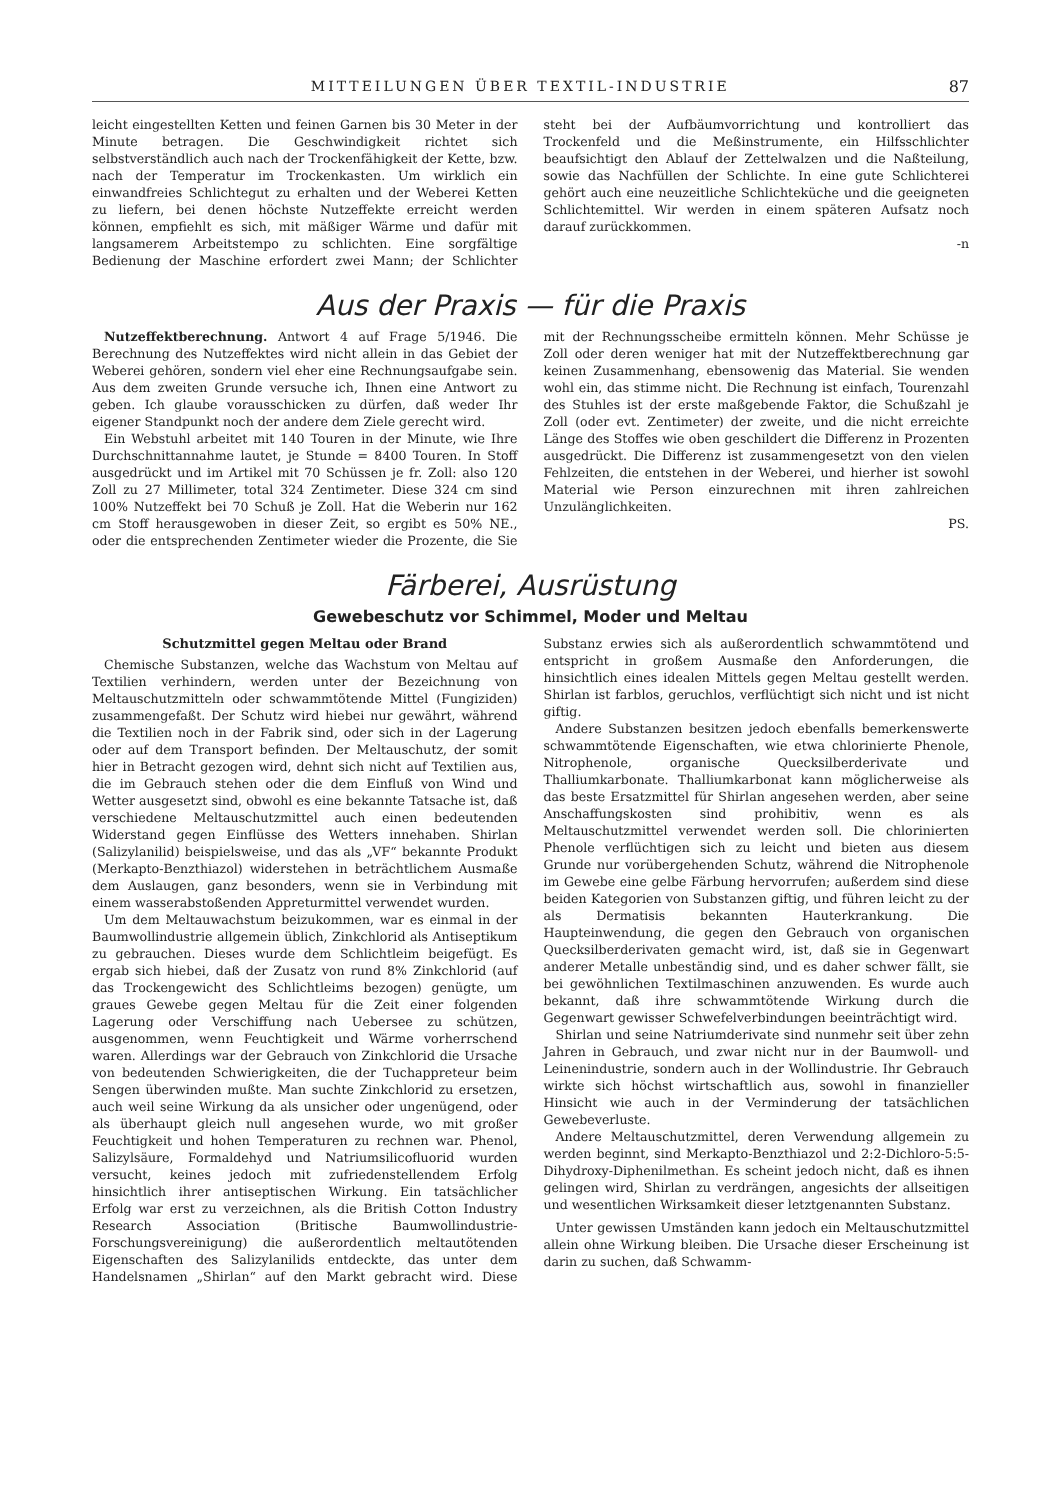MITTEILUNGEN ÜBER TEXTIL-INDUSTRIE 87
leicht eingestellten Ketten und feinen Garnen bis 30 Meter in der Minute betragen. Die Geschwindigkeit richtet sich selbstverständlich auch nach der Trockenfähigkeit der Kette, bzw. nach der Temperatur im Trockenkasten. Um wirklich ein einwandfreies Schlichtegut zu erhalten und der Weberei Ketten zu liefern, bei denen höchste Nutzeffekte erreicht werden können, empfiehlt es sich, mit mäßiger Wärme und dafür mit langsamerem Arbeitstempo zu schlichten. Eine sorgfältige Bedienung der Maschine erfordert zwei Mann; der Schlichter steht bei der Aufbäumvorrichtung und kontrolliert das Trockenfeld und die Meßinstrumente, ein Hilfsschlichter beaufsichtigt den Ablauf der Zettelwalzen und die Naßteilung, sowie das Nachfüllen der Schlichte. In eine gute Schlichterei gehört auch eine neuzeitliche Schlichteküche und die geeigneten Schlichtemittel. Wir werden in einem späteren Aufsatz noch darauf zurückkommen.
-n
Aus der Praxis — für die Praxis
Nutzeffektberechnung. Antwort 4 auf Frage 5/1946. Die Berechnung des Nutzeffektes wird nicht allein in das Gebiet der Weberei gehören, sondern viel eher eine Rechnungsaufgabe sein. Aus dem zweiten Grunde versuche ich, Ihnen eine Antwort zu geben. Ich glaube vorausschicken zu dürfen, daß weder Ihr eigener Standpunkt noch der andere dem Ziele gerecht wird.
Ein Webstuhl arbeitet mit 140 Touren in der Minute, wie Ihre Durchschnittannahme lautet, je Stunde = 8400 Touren. In Stoff ausgedrückt und im Artikel mit 70 Schüssen je fr. Zoll: also 120 Zoll zu 27 Millimeter, total 324 Zentimeter. Diese 324 cm sind 100% Nutzeffekt bei 70 Schuß je Zoll. Hat die Weberin nur 162 cm Stoff herausgewoben in dieser Zeit, so ergibt es 50% NE., oder die entsprechenden Zentimeter wieder die Prozente, die Sie mit der Rechnungsscheibe ermitteln können. Mehr Schüsse je Zoll oder deren weniger hat mit der Nutzeffektberechnung gar keinen Zusammenhang, ebensowenig das Material. Sie wenden wohl ein, das stimme nicht. Die Rechnung ist einfach, Tourenzahl des Stuhles ist der erste maßgebende Faktor, die Schußzahl je Zoll (oder evt. Zentimeter) der zweite, und die nicht erreichte Länge des Stoffes wie oben geschildert die Differenz in Prozenten ausgedrückt. Die Differenz ist zusammengesetzt von den vielen Fehlzeiten, die entstehen in der Weberei, und hierher ist sowohl Material wie Person einzurechnen mit ihren zahlreichen Unzulänglichkeiten.
PS.
Färberei, Ausrüstung
Gewebeschutz vor Schimmel, Moder und Meltau
Schutzmittel gegen Meltau oder Brand
Chemische Substanzen, welche das Wachstum von Meltau auf Textilien verhindern, werden unter der Bezeichnung von Meltauschutzmitteln oder schwammtötende Mittel (Fungiziden) zusammengefaßt. Der Schutz wird hiebei nur gewährt, während die Textilien noch in der Fabrik sind, oder sich in der Lagerung oder auf dem Transport befinden. Der Meltauschutz, der somit hier in Betracht gezogen wird, dehnt sich nicht auf Textilien aus, die im Gebrauch stehen oder die dem Einfluß von Wind und Wetter ausgesetzt sind, obwohl es eine bekannte Tatsache ist, daß verschiedene Meltauschutzmittel auch einen bedeutenden Widerstand gegen Einflüsse des Wetters innehaben. Shirlan (Salizylanilid) beispielsweise, und das als „VF“ bekannte Produkt (Merkapto-Benzthiazol) widerstehen in beträchtlichem Ausmaße dem Auslaugen, ganz besonders, wenn sie in Verbindung mit einem wasserabstoßenden Appreturmittel verwendet wurden.
Um dem Meltauwachstum beizukommen, war es einmal in der Baumwollindustrie allgemein üblich, Zinkchlorid als Antiseptikum zu gebrauchen. Dieses wurde dem Schlichtleim beigefügt. Es ergab sich hiebei, daß der Zusatz von rund 8% Zinkchlorid (auf das Trockengewicht des Schlichtleims bezogen) genügte, um graues Gewebe gegen Meltau für die Zeit einer folgenden Lagerung oder Verschiffung nach Uebersee zu schützen, ausgenommen, wenn Feuchtigkeit und Wärme vorherrschend waren. Allerdings war der Gebrauch von Zinkchlorid die Ursache von bedeutenden Schwierigkeiten, die der Tuchappreteur beim Sengen überwinden mußte. Man suchte Zinkchlorid zu ersetzen, auch weil seine Wirkung da als unsicher oder ungenügend, oder als überhaupt gleich null angesehen wurde, wo mit großer Feuchtigkeit und hohen Temperaturen zu rechnen war. Phenol, Salizylsäure, Formaldehyd und Natriumsilicofluorid wurden versucht, keines jedoch mit zufriedenstellendem Erfolg hinsichtlich ihrer antiseptischen Wirkung. Ein tatsächlicher Erfolg war erst zu verzeichnen, als die British Cotton Industry Research Association (Britische Baumwollindustrie-Forschungsvereinigung) die außerordentlich meltautötenden Eigenschaften des Salizylanilids entdeckte, das unter dem Handelsnamen „Shirlan“ auf den Markt gebracht wird. Diese Substanz erwies sich als außerordentlich schwammtötend und entspricht in großem Ausmaße den Anforderungen, die hinsichtlich eines idealen Mittels gegen Meltau gestellt werden. Shirlan ist farblos, geruchlos, verflüchtigt sich nicht und ist nicht giftig.
Andere Substanzen besitzen jedoch ebenfalls bemerkenswerte schwammtötende Eigenschaften, wie etwa chlorinierte Phenole, Nitrophenole, organische Quecksilberderivate und Thalliumkarbonate. Thalliumkarbonat kann möglicherweise als das beste Ersatzmittel für Shirlan angesehen werden, aber seine Anschaffungskosten sind prohibitiv, wenn es als Meltauschutzmittel verwendet werden soll. Die chlorinierten Phenole verflüchtigen sich zu leicht und bieten aus diesem Grunde nur vorübergehenden Schutz, während die Nitrophenole im Gewebe eine gelbe Färbung hervorrufen; außerdem sind diese beiden Kategorien von Substanzen giftig, und führen leicht zu der als Dermatisis bekannten Hauterkrankung. Die Haupteinwendung, die gegen den Gebrauch von organischen Quecksilberderivaten gemacht wird, ist, daß sie in Gegenwart anderer Metalle unbeständig sind, und es daher schwer fällt, sie bei gewöhnlichen Textilmaschinen anzuwenden. Es wurde auch bekannt, daß ihre schwammtötende Wirkung durch die Gegenwart gewisser Schwefelverbindungen beeinträchtigt wird.
Shirlan und seine Natriumderivate sind nunmehr seit über zehn Jahren in Gebrauch, und zwar nicht nur in der Baumwoll- und Leinenindustrie, sondern auch in der Wollindustrie. Ihr Gebrauch wirkte sich höchst wirtschaftlich aus, sowohl in finanzieller Hinsicht wie auch in der Verminderung der tatsächlichen Gewebeverluste.
Andere Meltauschutzmittel, deren Verwendung allgemein zu werden beginnt, sind Merkapto-Benzthiazol und 2:2-Dichloro-5:5-Dihydroxy-Diphenilmethan. Es scheint jedoch nicht, daß es ihnen gelingen wird, Shirlan zu verdrängen, angesichts der allseitigen und wesentlichen Wirksamkeit dieser letztgenannten Substanz.
Unter gewissen Umständen kann jedoch ein Meltauschutzmittel allein ohne Wirkung bleiben. Die Ursache dieser Erscheinung ist darin zu suchen, daß Schwamm-